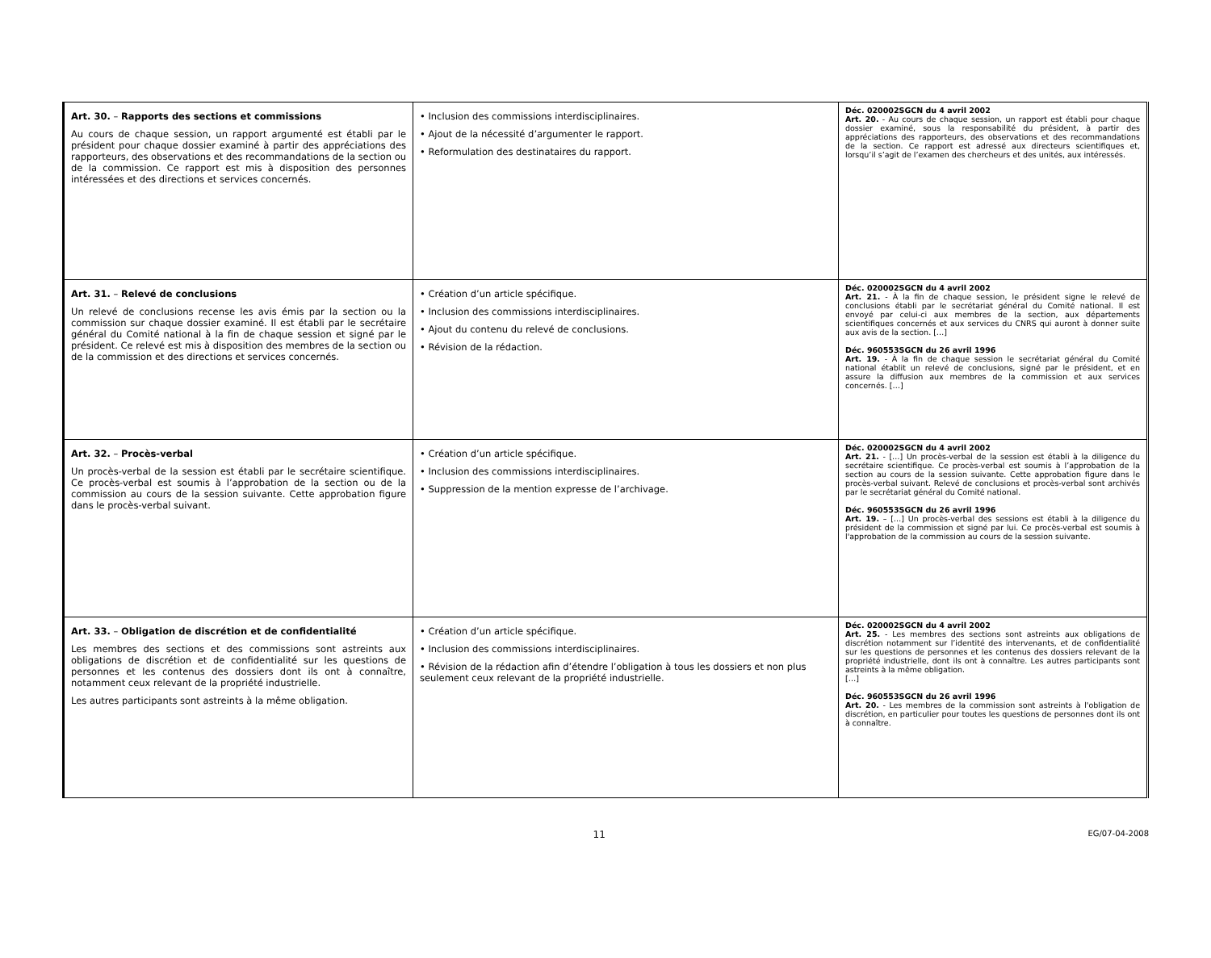| Art. 30. – Rapports des sections et commissions Au cours de chaque session, un rapport argumenté est établi par le président pour chaque dossier examiné à partir des appréciations des rapporteurs, des observations et des recommandations de la section ou de la commission. Ce rapport est mis à disposition des personnes intéressées et des directions et services concernés. | • Inclusion des commissions interdisciplinaires. • Ajout de la nécessité d’argumenter le rapport. • Reformulation des destinataires du rapport. | Déc. 020002SGCN du 4 avril 2002 Art. 20. - Au cours de chaque session, un rapport est établi pour chaque dossier examiné, sous la responsabilité du président, à partir des appréciations des rapporteurs, des observations et des recommandations de la section. Ce rapport est adressé aux directeurs scientifiques et, lorsqu’il s’agit de l’examen des chercheurs et des unités, aux intéressés. |
| Art. 31. – Relevé de conclusions Un relevé de conclusions recense les avis émis par la section ou la commission sur chaque dossier examiné. Il est établi par le secrétaire général du Comité national à la fin de chaque session et signé par le président. Ce relevé est mis à disposition des membres de la section ou de la commission et des directions et services concernés. | • Création d’un article spécifique. • Inclusion des commissions interdisciplinaires. • Ajout du contenu du relevé de conclusions. • Révision de la rédaction. | Déc. 020002SGCN du 4 avril 2002 Art. 21. - À la fin de chaque session, le président signe le relevé de conclusions établi par le secrétariat général du Comité national. Il est envoyé par celui-ci aux membres de la section, aux départements scientifiques concernés et aux services du CNRS qui auront à donner suite aux avis de la section. […] Déc. 960553SGCN du 26 avril 1996 Art. 19. - À la fin de chaque session le secrétariat général du Comité national établit un relevé de conclusions, signé par le président, et en assure la diffusion aux membres de la commission et aux services concernés. […] |
| Art. 32. – Procès-verbal Un procès-verbal de la session est établi par le secrétaire scientifique. Ce procès-verbal est soumis à l’approbation de la section ou de la commission au cours de la session suivante. Cette approbation figure dans le procès-verbal suivant. | • Création d’un article spécifique. • Inclusion des commissions interdisciplinaires. • Suppression de la mention expresse de l’archivage. | Déc. 020002SGCN du 4 avril 2002 Art. 21. - […] Un procès-verbal de la session est établi à la diligence du secrétaire scientifique. Ce procès-verbal est soumis à l’approbation de la section au cours de la session suivante. Cette approbation figure dans le procès-verbal suivant. Relevé de conclusions et procès-verbal sont archivés par le secrétariat général du Comité national. Déc. 960553SGCN du 26 avril 1996 Art. 19. – […] Un procès-verbal des sessions est établi à la diligence du président de la commission et signé par lui. Ce procès-verbal est soumis à l'approbation de la commission au cours de la session suivante. |
| Art. 33. – Obligation de discrétion et de confidentialité Les membres des sections et des commissions sont astreints aux obligations de discrétion et de confidentialité sur les questions de personnes et les contenus des dossiers dont ils ont à connaître, notamment ceux relevant de la propriété industrielle. Les autres participants sont astreints à la même obligation. | • Création d’un article spécifique. • Inclusion des commissions interdisciplinaires. • Révision de la rédaction afin d’étendre l’obligation à tous les dossiers et non plus seulement ceux relevant de la propriété industrielle. | Déc. 020002SGCN du 4 avril 2002 Art. 25. - Les membres des sections sont astreints aux obligations de discrétion notamment sur l’identité des intervenants, et de confidentialité sur les questions de personnes et les contenus des dossiers relevant de la propriété industrielle, dont ils ont à connaître. Les autres participants sont astreints à la même obligation. […] Déc. 960553SGCN du 26 avril 1996 Art. 20. - Les membres de la commission sont astreints à l'obligation de discrétion, en particulier pour toutes les questions de personnes dont ils ont à connaître. |
11 EG/07-04-2008